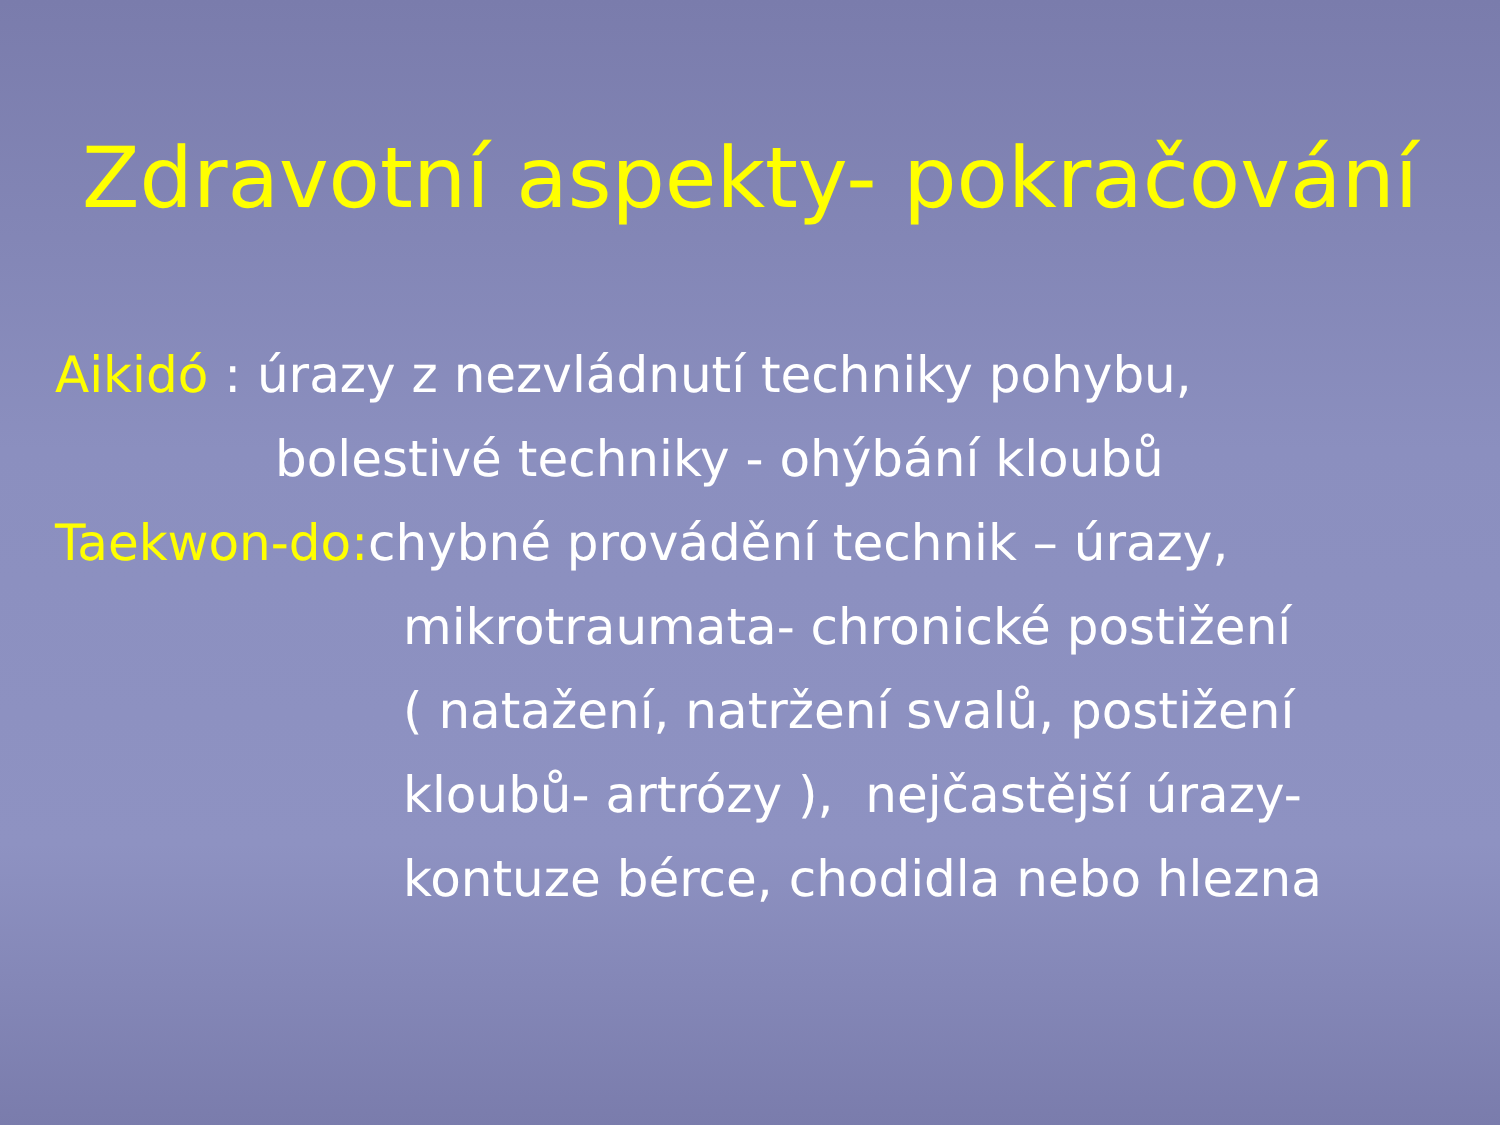Zdravotní aspekty- pokračování
Aikidó : úrazy z nezvládnutí techniky pohybu,
bolestivé techniky - ohýbání kloubů
Taekwon-do: chybné provádění technik – úrazy,
mikrotraumata- chronické postižení
( natažení, natržení svalů, postižení
kloubů- artrózy ), nejčastější úrazy-
kontuze bérce, chodidla nebo hlezna